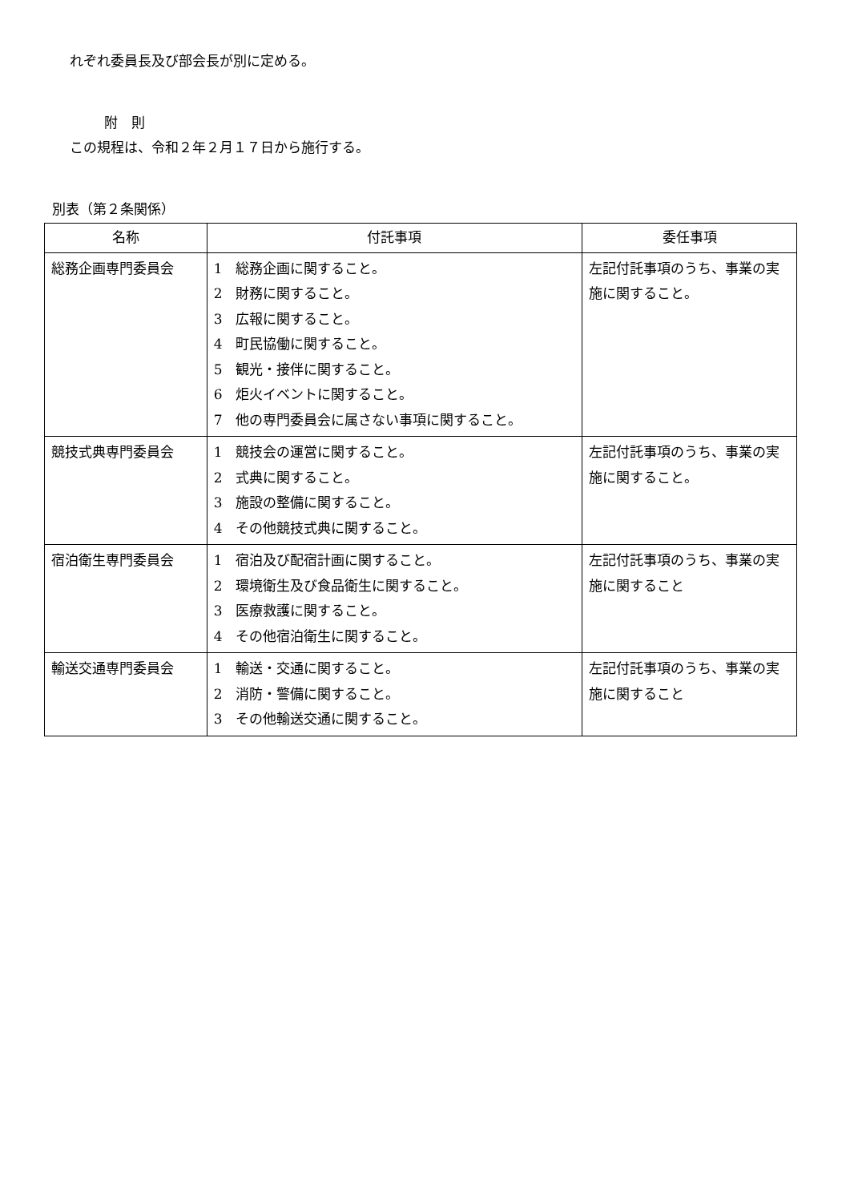れぞれ委員長及び部会長が別に定める。
附　則
この規程は、令和２年２月１７日から施行する。
別表（第２条関係）
| 名称 | 付託事項 | 委任事項 |
| --- | --- | --- |
| 総務企画専門委員会 | 1 総務企画に関すること。 2 財務に関すること。 3 広報に関すること。 4 町民協働に関すること。 5 観光・接伴に関すること。 6 炬火イベントに関すること。 7 他の専門委員会に属さない事項に関すること。 | 左記付託事項のうち、事業の実施に関すること。 |
| 競技式典専門委員会 | 1 競技会の運営に関すること。 2 式典に関すること。 3 施設の整備に関すること。 4 その他競技式典に関すること。 | 左記付託事項のうち、事業の実施に関すること。 |
| 宿泊衛生専門委員会 | 1 宿泊及び配宿計画に関すること。 2 環境衛生及び食品衛生に関すること。 3 医療救護に関すること。 4 その他宿泊衛生に関すること。 | 左記付託事項のうち、事業の実施に関すること |
| 輸送交通専門委員会 | 1 輸送・交通に関すること。 2 消防・警備に関すること。 3 その他輸送交通に関すること。 | 左記付託事項のうち、事業の実施に関すること |